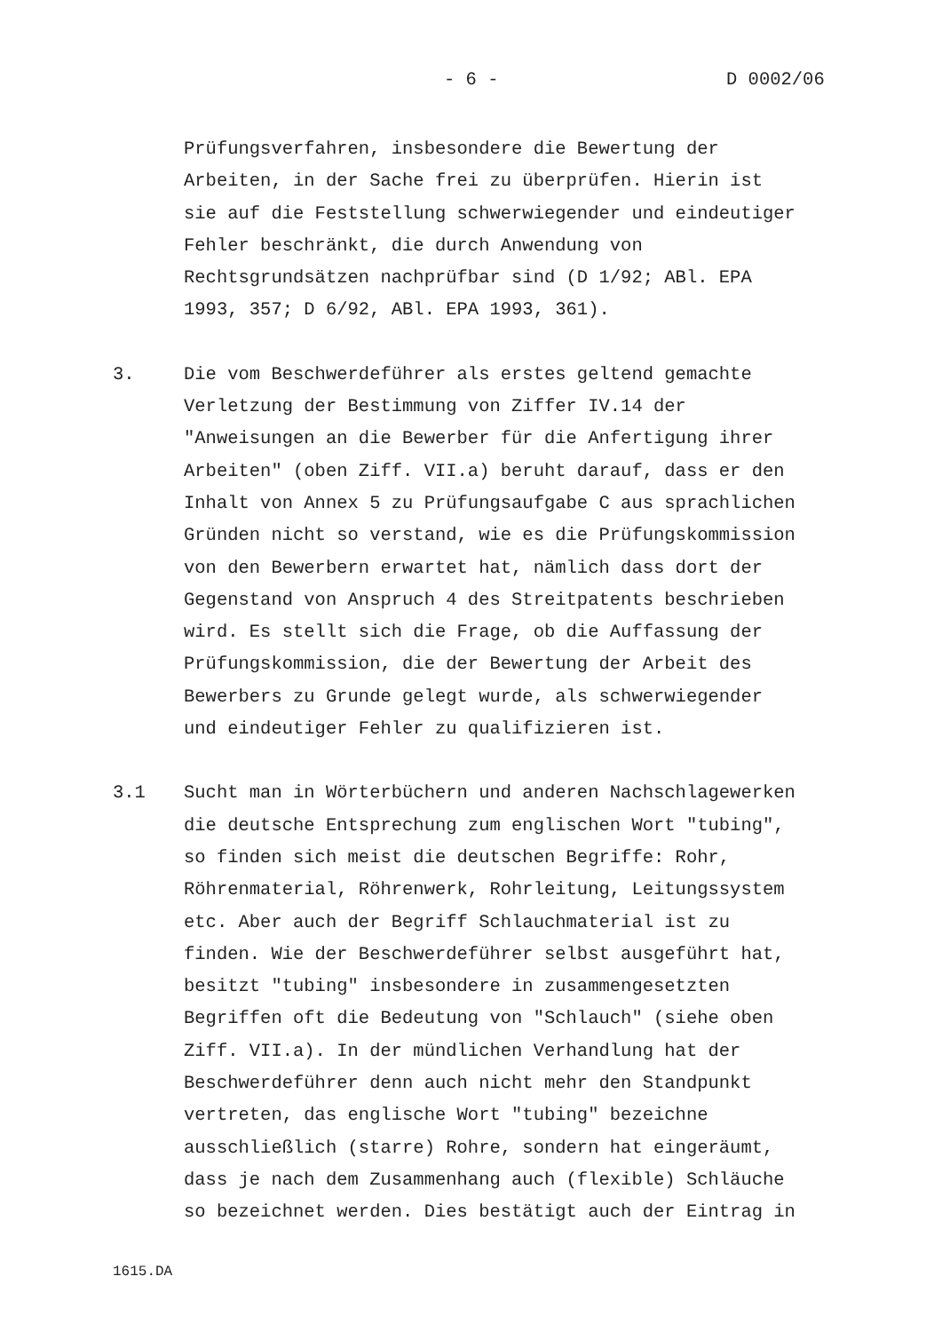- 6 - D 0002/06
Prüfungsverfahren, insbesondere die Bewertung der
Arbeiten, in der Sache frei zu überprüfen. Hierin ist
sie auf die Feststellung schwerwiegender und eindeutiger
Fehler beschränkt, die durch Anwendung von
Rechtsgrundsätzen nachprüfbar sind (D 1/92; ABl. EPA
1993, 357; D 6/92, ABl. EPA 1993, 361).
3. Die vom Beschwerdeführer als erstes geltend gemachte
Verletzung der Bestimmung von Ziffer IV.14 der
"Anweisungen an die Bewerber für die Anfertigung ihrer
Arbeiten" (oben Ziff. VII.a) beruht darauf, dass er den
Inhalt von Annex 5 zu Prüfungsaufgabe C aus sprachlichen
Gründen nicht so verstand, wie es die Prüfungskommission
von den Bewerbern erwartet hat, nämlich dass dort der
Gegenstand von Anspruch 4 des Streitpatents beschrieben
wird. Es stellt sich die Frage, ob die Auffassung der
Prüfungskommission, die der Bewertung der Arbeit des
Bewerbers zu Grunde gelegt wurde, als schwerwiegender
und eindeutiger Fehler zu qualifizieren ist.
3.1 Sucht man in Wörterbüchern und anderen Nachschlagewerken
die deutsche Entsprechung zum englischen Wort "tubing",
so finden sich meist die deutschen Begriffe: Rohr,
Röhrenmaterial, Röhrenwerk, Rohrleitung, Leitungssystem
etc. Aber auch der Begriff Schlauchmaterial ist zu
finden. Wie der Beschwerdeführer selbst ausgeführt hat,
besitzt "tubing" insbesondere in zusammengesetzten
Begriffen oft die Bedeutung von "Schlauch" (siehe oben
Ziff. VII.a). In der mündlichen Verhandlung hat der
Beschwerdeführer denn auch nicht mehr den Standpunkt
vertreten, das englische Wort "tubing" bezeichne
ausschließlich (starre) Rohre, sondern hat eingeräumt,
dass je nach dem Zusammenhang auch (flexible) Schläuche
so bezeichnet werden. Dies bestätigt auch der Eintrag in
1615.DA